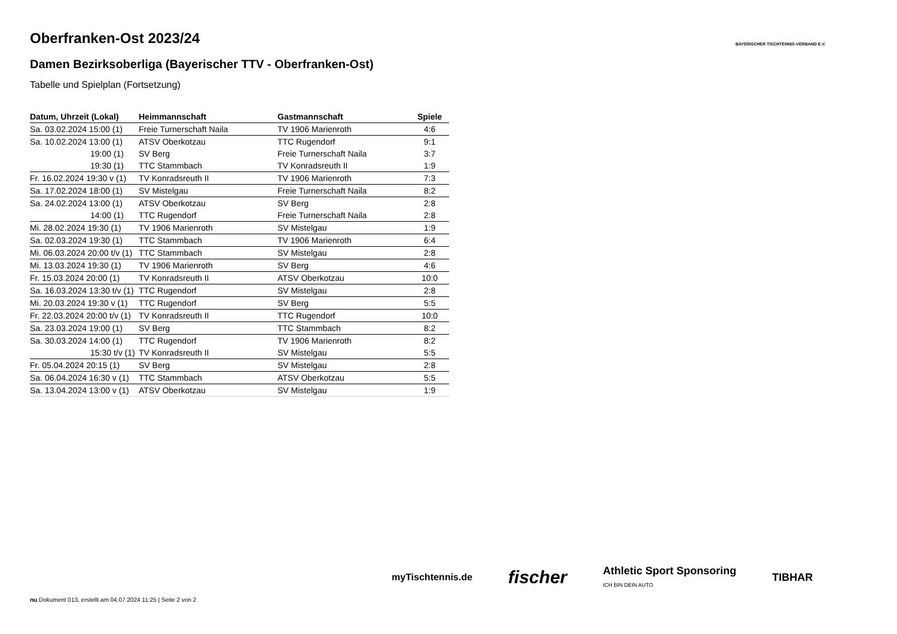BAYERISCHER TISCHTENNIS-VERBAND E.V.
Oberfranken-Ost 2023/24
Damen Bezirksoberliga (Bayerischer TTV - Oberfranken-Ost)
Tabelle und Spielplan (Fortsetzung)
| Datum, Uhrzeit (Lokal) | Heimmannschaft | Gastmannschaft | Spiele |
| --- | --- | --- | --- |
| Sa. 03.02.2024 15:00 (1) | Freie Turnerschaft Naila | TV 1906 Marienroth | 4:6 |
| Sa. 10.02.2024 13:00 (1) | ATSV Oberkotzau | TTC Rugendorf | 9:1 |
| 19:00 (1) | SV Berg | Freie Turnerschaft Naila | 3:7 |
| 19:30 (1) | TTC Stammbach | TV Konradsreuth II | 1:9 |
| Fr. 16.02.2024 19:30 v (1) | TV Konradsreuth II | TV 1906 Marienroth | 7:3 |
| Sa. 17.02.2024 18:00 (1) | SV Mistelgau | Freie Turnerschaft Naila | 8:2 |
| Sa. 24.02.2024 13:00 (1) | ATSV Oberkotzau | SV Berg | 2:8 |
| 14:00 (1) | TTC Rugendorf | Freie Turnerschaft Naila | 2:8 |
| Mi. 28.02.2024 19:30 (1) | TV 1906 Marienroth | SV Mistelgau | 1:9 |
| Sa. 02.03.2024 19:30 (1) | TTC Stammbach | TV 1906 Marienroth | 6:4 |
| Mi. 06.03.2024 20:00 t/v (1) | TTC Stammbach | SV Mistelgau | 2:8 |
| Mi. 13.03.2024 19:30 (1) | TV 1906 Marienroth | SV Berg | 4:6 |
| Fr. 15.03.2024 20:00 (1) | TV Konradsreuth II | ATSV Oberkotzau | 10:0 |
| Sa. 16.03.2024 13:30 t/v (1) | TTC Rugendorf | SV Mistelgau | 2:8 |
| Mi. 20.03.2024 19:30 v (1) | TTC Rugendorf | SV Berg | 5:5 |
| Fr. 22.03.2024 20:00 t/v (1) | TV Konradsreuth II | TTC Rugendorf | 10:0 |
| Sa. 23.03.2024 19:00 (1) | SV Berg | TTC Stammbach | 8:2 |
| Sa. 30.03.2024 14:00 (1) | TTC Rugendorf | TV 1906 Marienroth | 8:2 |
| 15:30 t/v (1) | TV Konradsreuth II | SV Mistelgau | 5:5 |
| Fr. 05.04.2024 20:15 (1) | SV Berg | SV Mistelgau | 2:8 |
| Sa. 06.04.2024 16:30 v (1) | TTC Stammbach | ATSV Oberkotzau | 5:5 |
| Sa. 13.04.2024 13:00 v (1) | ATSV Oberkotzau | SV Mistelgau | 1:9 |
myTischtennis.de fischer Athletic Sport Sponsoring
ICH BIN DEIN AUTO TIBHAR
nu.Dokument 013, erstellt am 04.07.2024 11:25 | Seite 2 von 2